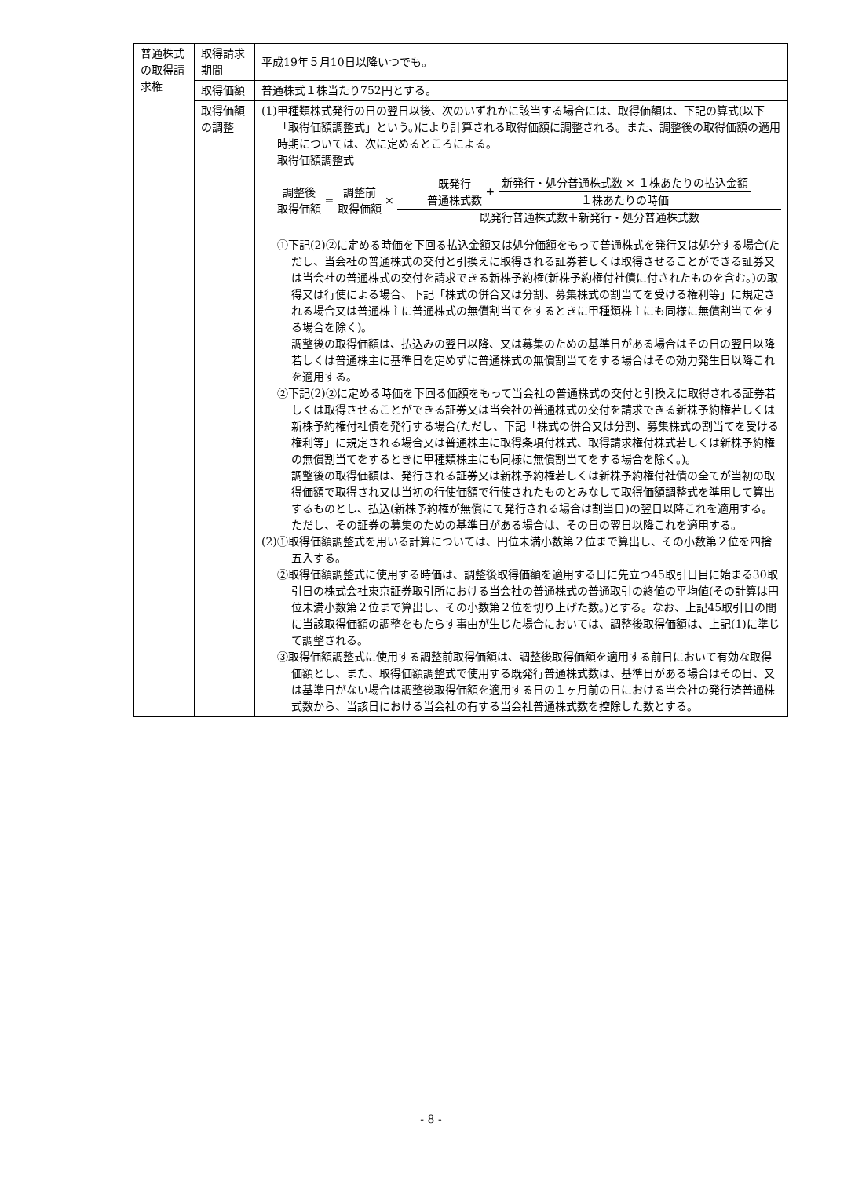| 普通株式の取得請求権 | 取得請求期間 | 平成19年５月10日以降いつでも。 |
| | 取得価額 | 普通株式１株当たり752円とする。 |
| | 取得価額の調整 | (1)甲種類株式発行の日の翌日以後、次のいずれかに該当する場合には、取得価額は、下記の算式(以下「取得価額調整式」という。)により計算される取得価額に調整される。また、調整後の取得価額の適用時期については、次に定めるところによる。 取得価額調整式 調整後 取得価額 = 調整前 取得価額 × 既発行 普通株式数 + 新発行・処分普通株式数 × １株あたりの払込金額 １株あたりの時価 既発行普通株式数＋新発行・処分普通株式数 ①下記(2)②に定める時価を下回る払込金額又は処分価額をもって普通株式を発行又は処分する場合(ただし、当会社の普通株式の交付と引換えに取得される証券若しくは取得させることができる証券又は当会社の普通株式の交付を請求できる新株予約権(新株予約権付社債に付されたものを含む。)の取得又は行使による場合、下記「株式の併合又は分割、募集株式の割当てを受ける権利等」に規定される場合又は普通株主に普通株式の無償割当てをするときに甲種類株主にも同様に無償割当てをする場合を除く)。 調整後の取得価額は、払込みの翌日以降、又は募集のための基準日がある場合はその日の翌日以降若しくは普通株主に基準日を定めずに普通株式の無償割当てをする場合はその効力発生日以降これを適用する。 ②下記(2)②に定める時価を下回る価額をもって当会社の普通株式の交付と引換えに取得される証券若しくは取得させることができる証券又は当会社の普通株式の交付を請求できる新株予約権若しくは新株予約権付社債を発行する場合(ただし、下記「株式の併合又は分割、募集株式の割当てを受ける権利等」に規定される場合又は普通株主に取得条項付株式、取得請求権付株式若しくは新株予約権の無償割当てをするときに甲種類株主にも同様に無償割当てをする場合を除く。)。 調整後の取得価額は、発行される証券又は新株予約権若しくは新株予約権付社債の全てが当初の取得価額で取得され又は当初の行使価額で行使されたものとみなして取得価額調整式を準用して算出するものとし、払込(新株予約権が無償にて発行される場合は割当日)の翌日以降これを適用する。ただし、その証券の募集のための基準日がある場合は、その日の翌日以降これを適用する。 (2)①取得価額調整式を用いる計算については、円位未満小数第２位まで算出し、その小数第２位を四捨五入する。 ②取得価額調整式に使用する時価は、調整後取得価額を適用する日に先立つ45取引日目に始まる30取引日の株式会社東京証券取引所における当会社の普通株式の普通取引の終値の平均値(その計算は円位未満小数第２位まで算出し、その小数第２位を切り上げた数。)とする。なお、上記45取引日の間に当該取得価額の調整をもたらす事由が生じた場合においては、調整後取得価額は、上記(1)に準じて調整される。 ③取得価額調整式に使用する調整前取得価額は、調整後取得価額を適用する前日において有効な取得価額とし、また、取得価額調整式で使用する既発行普通株式数は、基準日がある場合はその日、又は基準日がない場合は調整後取得価額を適用する日の１ヶ月前の日における当会社の発行済普通株式数から、当該日における当会社の有する当会社普通株式数を控除した数とする。 |
- 8 -